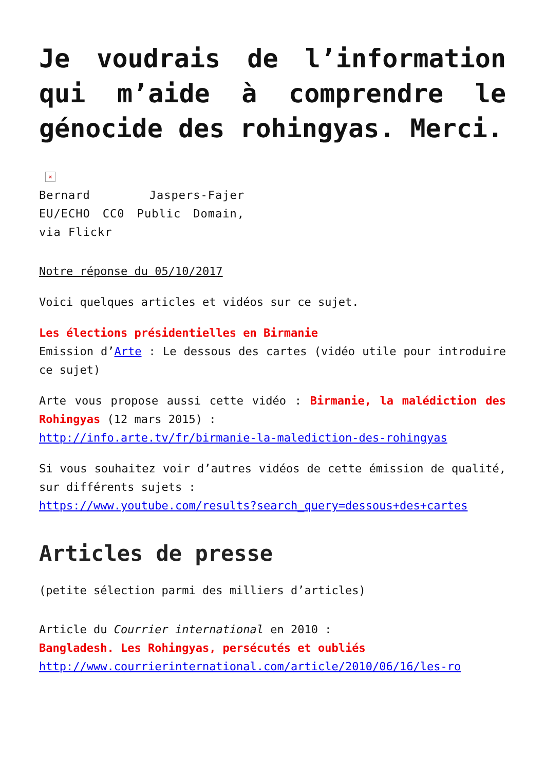Je voudrais de l’information qui m’aide à comprendre le génocide des rohingyas. Merci.
×
Bernard Jaspers-Fajer EU/ECHO CC0 Public Domain, via Flickr
Notre réponse du 05/10/2017
Voici quelques articles et vidéos sur ce sujet.
Les élections présidentielles en Birmanie
Emission d’Arte : Le dessous des cartes (vidéo utile pour introduire ce sujet)
Arte vous propose aussi cette vidéo : Birmanie, la malédiction des Rohingyas (12 mars 2015) :
http://info.arte.tv/fr/birmanie-la-malediction-des-rohingyas
Si vous souhaitez voir d’autres vidéos de cette émission de qualité, sur différents sujets :
https://www.youtube.com/results?search_query=dessous+des+cartes
Articles de presse
(petite sélection parmi des milliers d’articles)
Article du Courrier international en 2010 :
Bangladesh. Les Rohingyas, persécutés et oubliés
http://www.courrierinternational.com/article/2010/06/16/les-ro